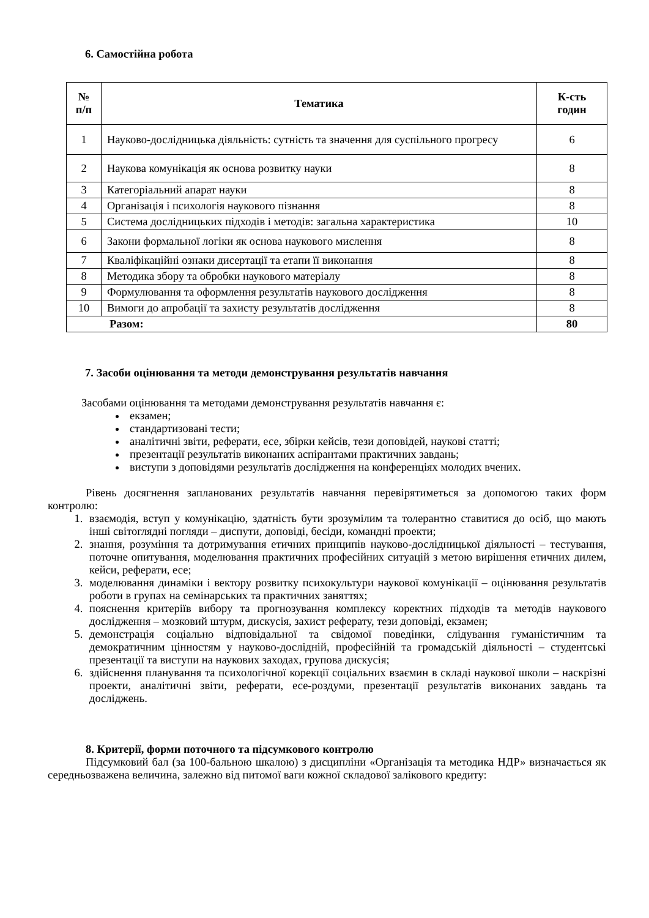6. Самостійна робота
| № п/п | Тематика | К-сть годин |
| --- | --- | --- |
| 1 | Науково-дослідницька діяльність: сутність та значення для суспільного прогресу | 6 |
| 2 | Наукова комунікація як основа розвитку науки | 8 |
| 3 | Категоріальний апарат науки | 8 |
| 4 | Організація і психологія наукового пізнання | 8 |
| 5 | Система дослідницьких підходів і методів: загальна характеристика | 10 |
| 6 | Закони формальної логіки як основа наукового мислення | 8 |
| 7 | Кваліфікаційні ознаки дисертації та етапи її виконання | 8 |
| 8 | Методика збору та обробки наукового матеріалу | 8 |
| 9 | Формулювання та оформлення результатів наукового дослідження | 8 |
| 10 | Вимоги до апробації та захисту результатів дослідження | 8 |
| Разом: | | 80 |
7. Засоби оцінювання та методи демонстрування результатів навчання
Засобами оцінювання та методами демонстрування результатів навчання є:
екзамен;
стандартизовані тести;
аналітичні звіти, реферати, есе, збірки кейсів, тези доповідей, наукові статті;
презентації результатів виконаних аспірантами практичних завдань;
виступи з доповідями результатів дослідження на конференціях молодих вчених.
Рівень досягнення запланованих результатів навчання перевірятиметься за допомогою таких форм контролю:
1. взаємодія, вступ у комунікацію, здатність бути зрозумілим та толерантно ставитися до осіб, що мають інші світоглядні погляди – диспути, доповіді, бесіди, командні проекти;
2. знання, розуміння та дотримування етичних принципів науково-дослідницької діяльності – тестування, поточне опитування, моделювання практичних професійних ситуацій з метою вирішення етичних дилем, кейси, реферати, есе;
3. моделювання динаміки і вектору розвитку психокультури наукової комунікації – оцінювання результатів роботи в групах на семінарських та практичних заняттях;
4. пояснення критеріїв вибору та прогнозування комплексу коректних підходів та методів наукового дослідження – мозковий штурм, дискусія, захист реферату, тези доповіді, екзамен;
5. демонстрація соціально відповідальної та свідомої поведінки, слідування гуманістичним та демократичним цінностям у науково-дослідній, професійній та громадській діяльності – студентські презентації та виступи на наукових заходах, групова дискусія;
6. здійснення планування та психологічної корекції соціальних взаємин в складі наукової школи – наскрізні проекти, аналітичні звіти, реферати, есе-роздуми, презентації результатів виконаних завдань та досліджень.
8. Критерії, форми поточного та підсумкового контролю
Підсумковий бал (за 100-бальною шкалою) з дисципліни «Організація та методика НДР» визначається як середньозважена величина, залежно від питомої ваги кожної складової залікового кредиту: